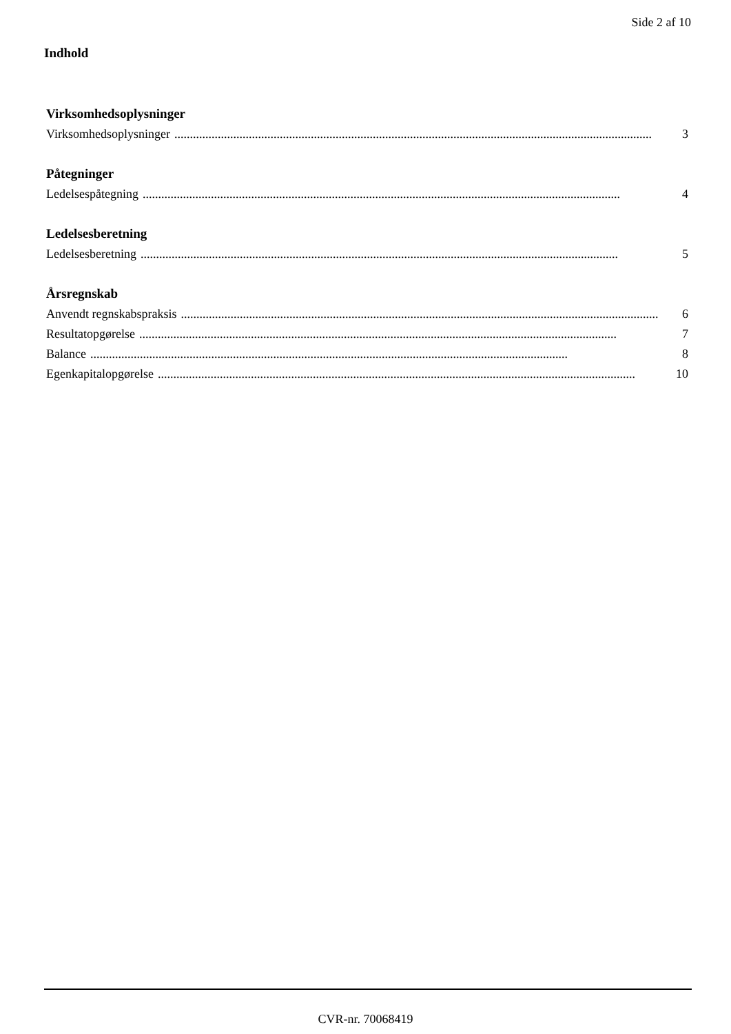Side 2 af 10
Indhold
Virksomhedsoplysninger
Virksomhedsoplysninger.......................................................................................................................................................... 3
Påtegninger
Ledelsespåtegning.......................................................................................................................................................... 4
Ledelsesberetning
Ledelsesberetning.......................................................................................................................................................... 5
Årsregnskab
Anvendt regnskabspraksis.......................................................................................................................................................... 6
Resultatopgørelse.......................................................................................................................................................... 7
Balance.......................................................................................................................................................... 8
Egenkapitalopgørelse.......................................................................................................................................................... 10
CVR-nr. 70068419